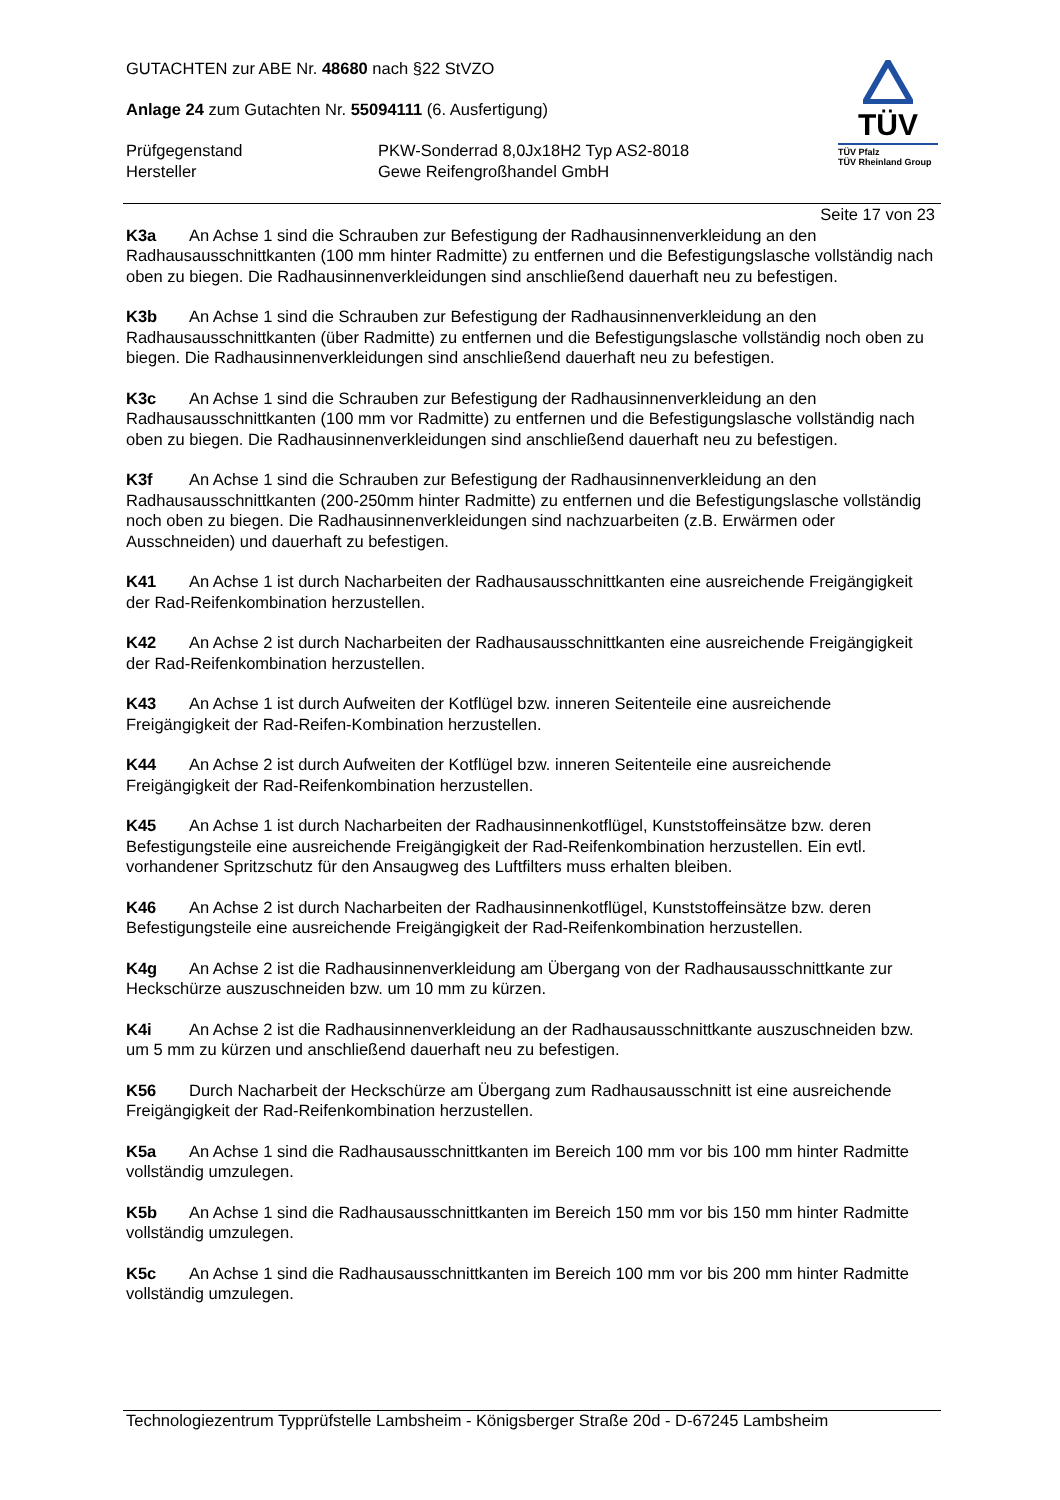GUTACHTEN zur ABE Nr. 48680 nach §22 StVZO
Anlage 24 zum Gutachten Nr. 55094111 (6. Ausfertigung)
Prüfgegenstand
Hersteller
PKW-Sonderrad 8,0Jx18H2 Typ AS2-8018
Gewe Reifengroßhandel GmbH
TÜV
TÜV Pfalz
TÜV Rheinland Group
Seite 17 von 23
K3a An Achse 1 sind die Schrauben zur Befestigung der Radhausinnenverkleidung an den Radhausausschnittkanten (100 mm hinter Radmitte) zu entfernen und die Befestigungslasche vollständig nach oben zu biegen. Die Radhausinnenverkleidungen sind anschließend dauerhaft neu zu befestigen.
K3b An Achse 1 sind die Schrauben zur Befestigung der Radhausinnenverkleidung an den Radhausausschnittkanten (über Radmitte) zu entfernen und die Befestigungslasche vollständig noch oben zu biegen. Die Radhausinnenverkleidungen sind anschließend dauerhaft neu zu befestigen.
K3c An Achse 1 sind die Schrauben zur Befestigung der Radhausinnenverkleidung an den Radhausausschnittkanten (100 mm vor Radmitte) zu entfernen und die Befestigungslasche vollständig nach oben zu biegen. Die Radhausinnenverkleidungen sind anschließend dauerhaft neu zu befestigen.
K3f An Achse 1 sind die Schrauben zur Befestigung der Radhausinnenverkleidung an den Radhausausschnittkanten (200-250mm hinter Radmitte) zu entfernen und die Befestigungslasche vollständig noch oben zu biegen. Die Radhausinnenverkleidungen sind nachzuarbeiten (z.B. Erwärmen oder Ausschneiden) und dauerhaft zu befestigen.
K41 An Achse 1 ist durch Nacharbeiten der Radhausausschnittkanten eine ausreichende Freigängigkeit der Rad-Reifenkombination herzustellen.
K42 An Achse 2 ist durch Nacharbeiten der Radhausausschnittkanten eine ausreichende Freigängigkeit der Rad-Reifenkombination herzustellen.
K43 An Achse 1 ist durch Aufweiten der Kotflügel bzw. inneren Seitenteile eine ausreichende Freigängigkeit der Rad-Reifen-Kombination herzustellen.
K44 An Achse 2 ist durch Aufweiten der Kotflügel bzw. inneren Seitenteile eine ausreichende Freigängigkeit der Rad-Reifenkombination herzustellen.
K45 An Achse 1 ist durch Nacharbeiten der Radhausinnenkotflügel, Kunststoffeinsätze bzw. deren Befestigungsteile eine ausreichende Freigängigkeit der Rad-Reifenkombination herzustellen. Ein evtl. vorhandener Spritzschutz für den Ansaugweg des Luftfilters muss erhalten bleiben.
K46 An Achse 2 ist durch Nacharbeiten der Radhausinnenkotflügel, Kunststoffeinsätze bzw. deren Befestigungsteile eine ausreichende Freigängigkeit der Rad-Reifenkombination herzustellen.
K4g An Achse 2 ist die Radhausinnenverkleidung am Übergang von der Radhausausschnittkante zur Heckschürze auszuschneiden bzw. um 10 mm zu kürzen.
K4i An Achse 2 ist die Radhausinnenverkleidung an der Radhausausschnittkante auszuschneiden bzw. um 5 mm zu kürzen und anschließend dauerhaft neu zu befestigen.
K56 Durch Nacharbeit der Heckschürze am Übergang zum Radhausausschnitt ist eine ausreichende Freigängigkeit der Rad-Reifenkombination herzustellen.
K5a An Achse 1 sind die Radhausausschnittkanten im Bereich 100 mm vor bis 100 mm hinter Radmitte vollständig umzulegen.
K5b An Achse 1 sind die Radhausausschnittkanten im Bereich 150 mm vor bis 150 mm hinter Radmitte vollständig umzulegen.
K5c An Achse 1 sind die Radhausausschnittkanten im Bereich 100 mm vor bis 200 mm hinter Radmitte vollständig umzulegen.
Technologiezentrum Typprüfstelle Lambsheim - Königsberger Straße 20d - D-67245 Lambsheim